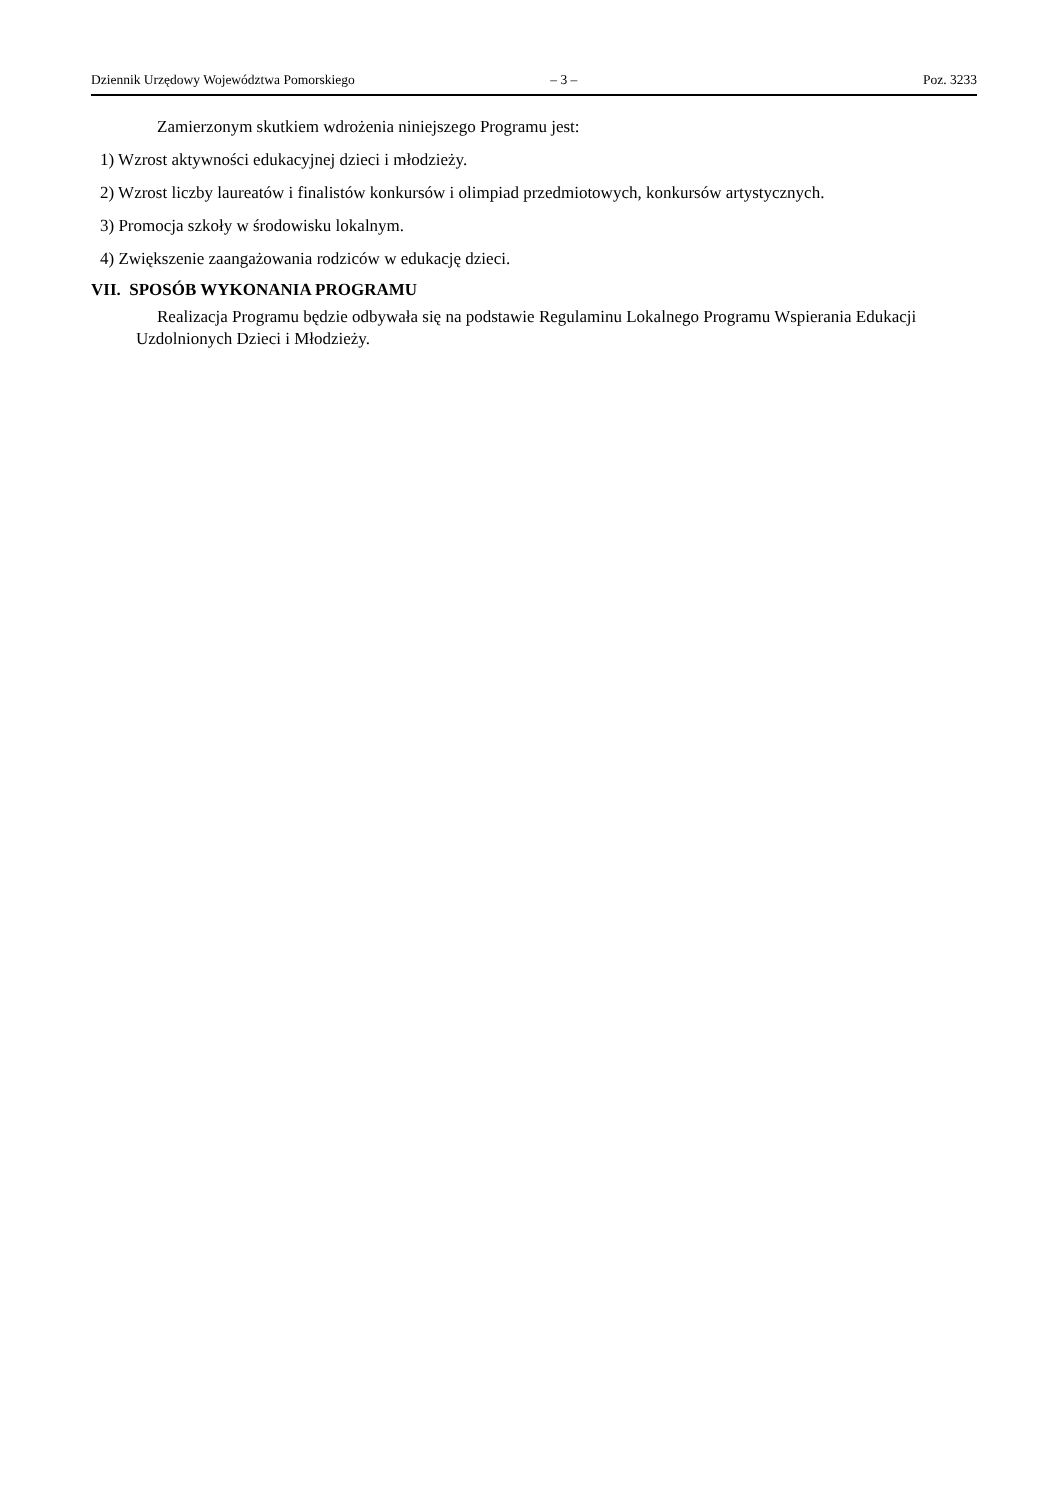Dziennik Urzędowy Województwa Pomorskiego – 3 – Poz. 3233
Zamierzonym skutkiem wdrożenia niniejszego Programu jest:
1) Wzrost aktywności edukacyjnej dzieci i młodzieży.
2) Wzrost liczby laureatów i finalistów konkursów i olimpiad przedmiotowych, konkursów artystycznych.
3) Promocja szkoły w środowisku lokalnym.
4) Zwiększenie zaangażowania rodziców w edukację dzieci.
VII. SPOSÓB WYKONANIA PROGRAMU
Realizacja Programu będzie odbywała się na podstawie Regulaminu Lokalnego Programu Wspierania Edukacji Uzdolnionych Dzieci i Młodzieży.